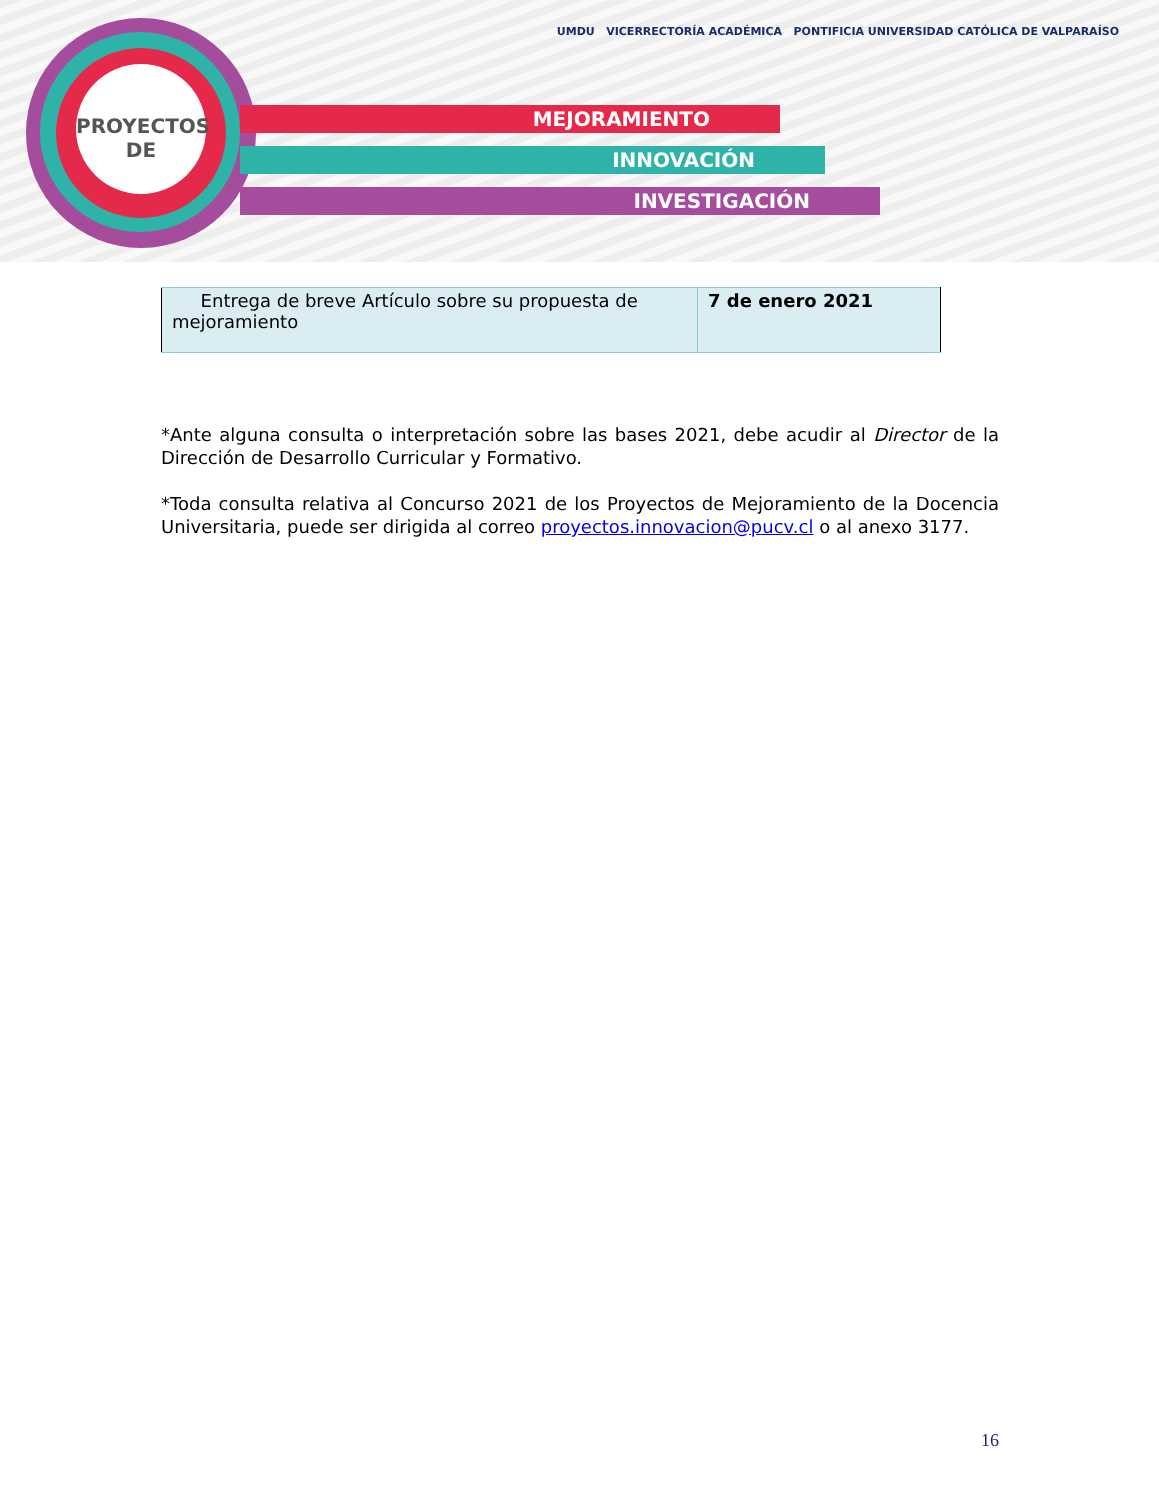PROYECTOS
DE
MEJORAMIENTO
INNOVACIÓN
INVESTIGACIÓN
UMDU VICERRECTORÍA ACADÉMICA PONTIFICIA UNIVERSIDAD CATÓLICA DE VALPARAÍSO
| Entrega de breve Artículo sobre su propuesta de mejoramiento | 7 de enero 2021 |
*Ante alguna consulta o interpretación sobre las bases 2021, debe acudir al Director de la Dirección de Desarrollo Curricular y Formativo.
*Toda consulta relativa al Concurso 2021 de los Proyectos de Mejoramiento de la Docencia Universitaria, puede ser dirigida al correo proyectos.innovacion@pucv.cl o al anexo 3177.
16